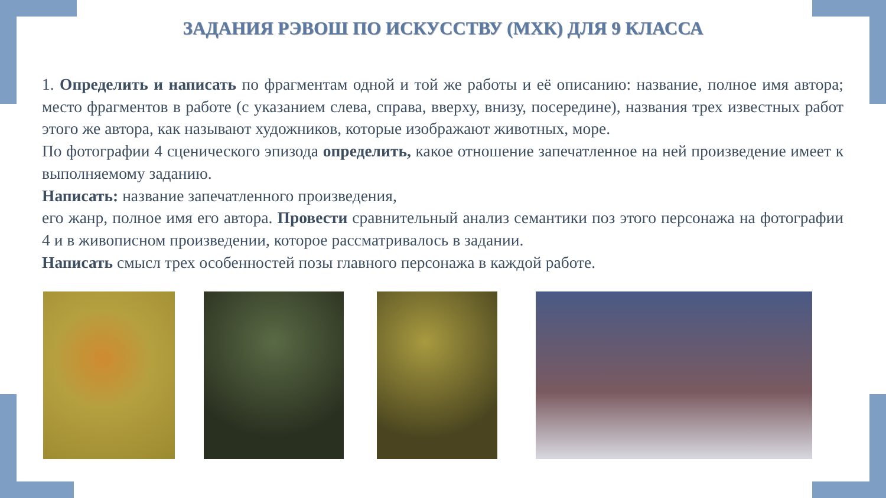ЗАДАНИЯ РЭВОШ ПО ИСКУССТВУ (МХК) ДЛЯ 9 КЛАССА
1. Определить и написать по фрагментам одной и той же работы и её описанию: название, полное имя автора; место фрагментов в работе (с указанием слева, справа, вверху, внизу, посередине), названия трех известных работ этого же автора, как называют художников, которые изображают животных, море.
По фотографии 4 сценического эпизода определить, какое отношение запечатленное на ней произведение имеет к выполняемому заданию.
Написать: название запечатленного произведения,
его жанр, полное имя его автора. Провести сравнительный анализ семантики поз этого персонажа на фотографии 4 и в живописном произведении, которое рассматривалось в задании.
Написать смысл трех особенностей позы главного персонажа в каждой работе.